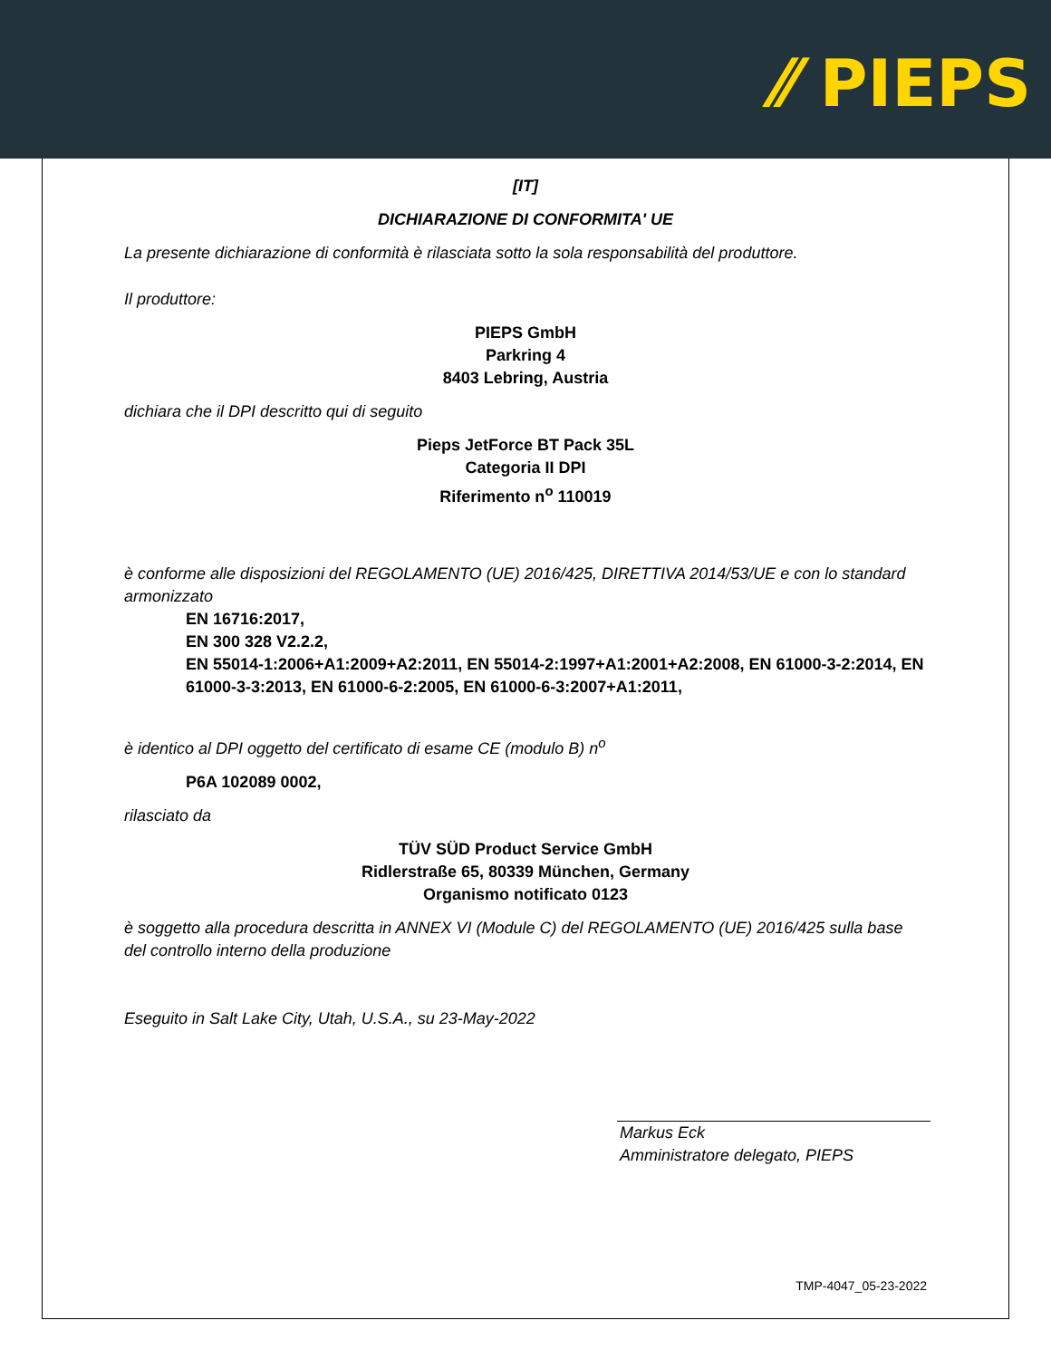⁄⁄ PIEPS
[IT]
DICHIARAZIONE DI CONFORMITA' UE
La presente dichiarazione di conformità è rilasciata sotto la sola responsabilità del produttore.
Il produttore:
PIEPS GmbH
Parkring 4
8403 Lebring, Austria
dichiara che il DPI descritto qui di seguito
Pieps JetForce BT Pack 35L
Categoria II DPI
Riferimento n<sup>o</sup> 110019
è conforme alle disposizioni del REGOLAMENTO (UE) 2016/425, DIRETTIVA 2014/53/UE e con lo standard armonizzato
EN 16716:2017,
EN 300 328 V2.2.2,
EN 55014-1:2006+A1:2009+A2:2011, EN 55014-2:1997+A1:2001+A2:2008, EN 61000-3-2:2014, EN 61000-3-3:2013, EN 61000-6-2:2005, EN 61000-6-3:2007+A1:2011,
è identico al DPI oggetto del certificato di esame CE (modulo B) n<sup>o</sup>
P6A 102089 0002,
rilasciato da
TÜV SÜD Product Service GmbH
Ridlerstraße 65, 80339 München, Germany
Organismo notificato 0123
è soggetto alla procedura descritta in ANNEX VI (Module C) del REGOLAMENTO (UE) 2016/425 sulla base del controllo interno della produzione
Eseguito in Salt Lake City, Utah, U.S.A., su 23-May-2022
Markus Eck
Amministratore delegato, PIEPS
TMP-4047_05-23-2022